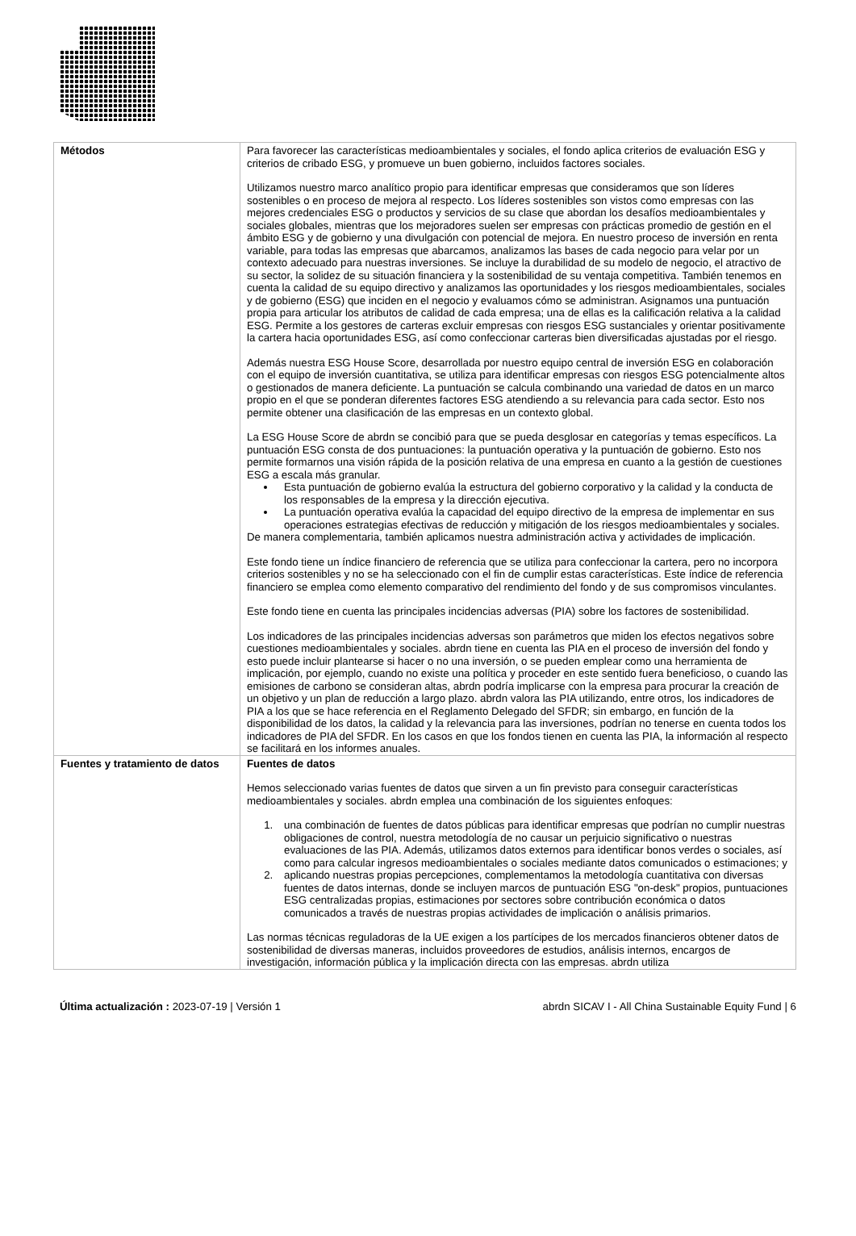| Métodos | Para favorecer las características medioambientales y sociales, el fondo aplica criterios de evaluación ESG y criterios de cribado ESG, y promueve un buen gobierno, incluidos factores sociales. Utilizamos nuestro marco analítico propio para identificar empresas que consideramos que son líderes sostenibles o en proceso de mejora al respecto. Los líderes sostenibles son vistos como empresas con las mejores credenciales ESG o productos y servicios de su clase que abordan los desafíos medioambientales y sociales globales, mientras que los mejoradores suelen ser empresas con prácticas promedio de gestión en el ámbito ESG y de gobierno y una divulgación con potencial de mejora. En nuestro proceso de inversión en renta variable, para todas las empresas que abarcamos, analizamos las bases de cada negocio para velar por un contexto adecuado para nuestras inversiones. Se incluye la durabilidad de su modelo de negocio, el atractivo de su sector, la solidez de su situación financiera y la sostenibilidad de su ventaja competitiva. También tenemos en cuenta la calidad de su equipo directivo y analizamos las oportunidades y los riesgos medioambientales, sociales y de gobierno (ESG) que inciden en el negocio y evaluamos cómo se administran. Asignamos una puntuación propia para articular los atributos de calidad de cada empresa; una de ellas es la calificación relativa a la calidad ESG. Permite a los gestores de carteras excluir empresas con riesgos ESG sustanciales y orientar positivamente la cartera hacia oportunidades ESG, así como confeccionar carteras bien diversificadas ajustadas por el riesgo. Además nuestra ESG House Score, desarrollada por nuestro equipo central de inversión ESG en colaboración con el equipo de inversión cuantitativa, se utiliza para identificar empresas con riesgos ESG potencialmente altos o gestionados de manera deficiente. La puntuación se calcula combinando una variedad de datos en un marco propio en el que se ponderan diferentes factores ESG atendiendo a su relevancia para cada sector. Esto nos permite obtener una clasificación de las empresas en un contexto global. La ESG House Score de abrdn se concibió para que se pueda desglosar en categorías y temas específicos. La puntuación ESG consta de dos puntuaciones: la puntuación operativa y la puntuación de gobierno. Esto nos permite formarnos una visión rápida de la posición relativa de una empresa en cuanto a la gestión de cuestiones ESG a escala más granular. Esta puntuación de gobierno evalúa la estructura del gobierno corporativo y la calidad y la conducta de los responsables de la empresa y la dirección ejecutiva. La puntuación operativa evalúa la capacidad del equipo directivo de la empresa de implementar en sus operaciones estrategias efectivas de reducción y mitigación de los riesgos medioambientales y sociales. De manera complementaria, también aplicamos nuestra administración activa y actividades de implicación. Este fondo tiene un índice financiero de referencia que se utiliza para confeccionar la cartera, pero no incorpora criterios sostenibles y no se ha seleccionado con el fin de cumplir estas características. Este índice de referencia financiero se emplea como elemento comparativo del rendimiento del fondo y de sus compromisos vinculantes. Este fondo tiene en cuenta las principales incidencias adversas (PIA) sobre los factores de sostenibilidad. Los indicadores de las principales incidencias adversas son parámetros que miden los efectos negativos sobre cuestiones medioambientales y sociales. abrdn tiene en cuenta las PIA en el proceso de inversión del fondo y esto puede incluir plantearse si hacer o no una inversión, o se pueden emplear como una herramienta de implicación, por ejemplo, cuando no existe una política y proceder en este sentido fuera beneficioso, o cuando las emisiones de carbono se consideran altas, abrdn podría implicarse con la empresa para procurar la creación de un objetivo y un plan de reducción a largo plazo. abrdn valora las PIA utilizando, entre otros, los indicadores de PIA a los que se hace referencia en el Reglamento Delegado del SFDR; sin embargo, en función de la disponibilidad de los datos, la calidad y la relevancia para las inversiones, podrían no tenerse en cuenta todos los indicadores de PIA del SFDR. En los casos en que los fondos tienen en cuenta las PIA, la información al respecto se facilitará en los informes anuales. |
| Fuentes y tratamiento de datos | Fuentes de datos Hemos seleccionado varias fuentes de datos que sirven a un fin previsto para conseguir características medioambientales y sociales. abrdn emplea una combinación de los siguientes enfoques: 1. una combinación de fuentes de datos públicas para identificar empresas que podrían no cumplir nuestras obligaciones de control, nuestra metodología de no causar un perjuicio significativo o nuestras evaluaciones de las PIA. Además, utilizamos datos externos para identificar bonos verdes o sociales, así como para calcular ingresos medioambientales o sociales mediante datos comunicados o estimaciones; y 2. aplicando nuestras propias percepciones, complementamos la metodología cuantitativa con diversas fuentes de datos internas, donde se incluyen marcos de puntuación ESG "on-desk" propios, puntuaciones ESG centralizadas propias, estimaciones por sectores sobre contribución económica o datos comunicados a través de nuestras propias actividades de implicación o análisis primarios. Las normas técnicas reguladoras de la UE exigen a los partícipes de los mercados financieros obtener datos de sostenibilidad de diversas maneras, incluidos proveedores de estudios, análisis internos, encargos de investigación, información pública y la implicación directa con las empresas. abrdn utiliza |
Última actualización : 2023-07-19 | Versión 1 abrdn SICAV I - All China Sustainable Equity Fund | 6